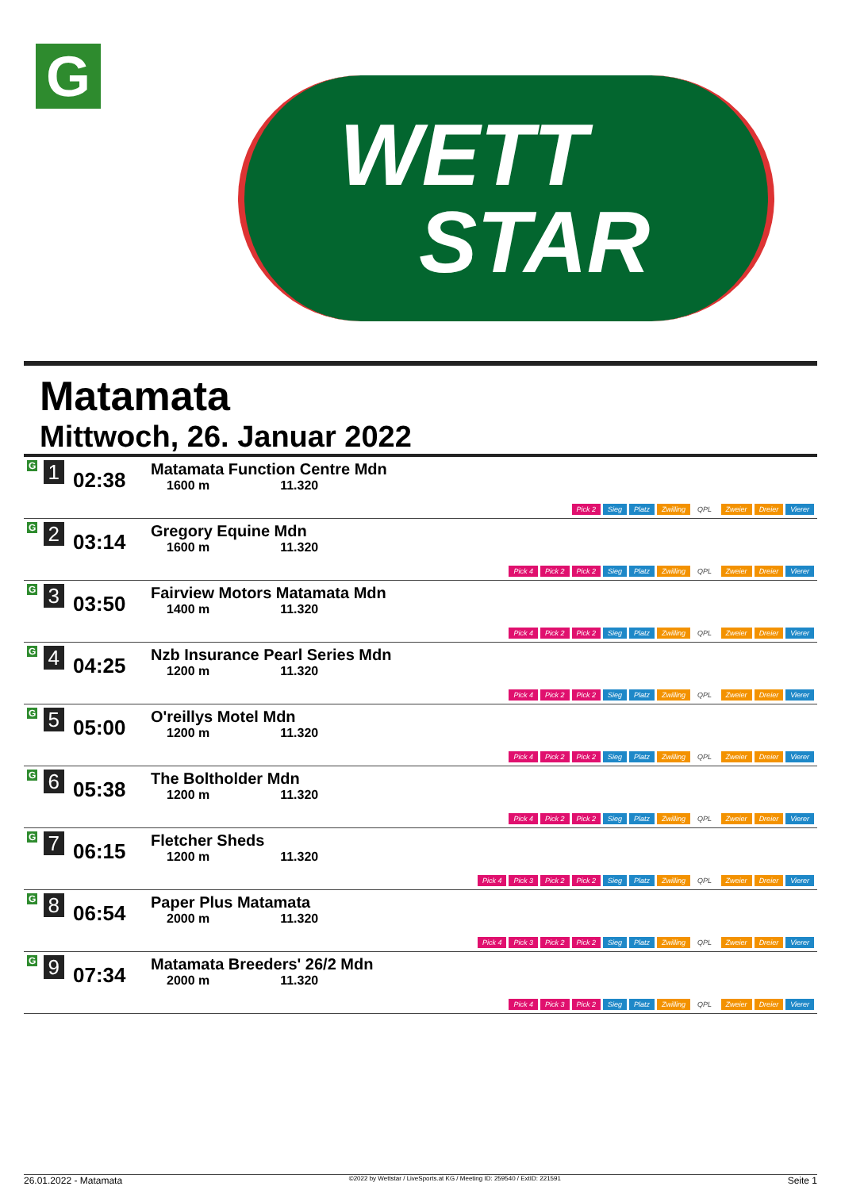G
WETT
STAR
Matamata
Mittwoch, 26. Januar 2022
| G 1 | 02:38 | Matamata Function Centre Mdn 1600 m 11.320 | Pick 2 Sieg Platz Zwilling QPL Zweier Dreier Vierer |
| G 2 | 03:14 | Gregory Equine Mdn 1600 m 11.320 | Pick 4 Pick 2 Pick 2 Sieg Platz Zwilling QPL Zweier Dreier Vierer |
| G 3 | 03:50 | Fairview Motors Matamata Mdn 1400 m 11.320 | Pick 4 Pick 2 Pick 2 Sieg Platz Zwilling QPL Zweier Dreier Vierer |
| G 4 | 04:25 | Nzb Insurance Pearl Series Mdn 1200 m 11.320 | Pick 4 Pick 2 Pick 2 Sieg Platz Zwilling QPL Zweier Dreier Vierer |
| G 5 | 05:00 | O'reillys Motel Mdn 1200 m 11.320 | Pick 4 Pick 2 Pick 2 Sieg Platz Zwilling QPL Zweier Dreier Vierer |
| G 6 | 05:38 | The Boltholder Mdn 1200 m 11.320 | Pick 4 Pick 2 Pick 2 Sieg Platz Zwilling QPL Zweier Dreier Vierer |
| G 7 | 06:15 | Fletcher Sheds 1200 m 11.320 | Pick 4 Pick 3 Pick 2 Pick 2 Sieg Platz Zwilling QPL Zweier Dreier Vierer |
| G 8 | 06:54 | Paper Plus Matamata 2000 m 11.320 | Pick 4 Pick 3 Pick 2 Pick 2 Sieg Platz Zwilling QPL Zweier Dreier Vierer |
| G 9 | 07:34 | Matamata Breeders' 26/2 Mdn 2000 m 11.320 | Pick 4 Pick 3 Pick 2 Sieg Platz Zwilling QPL Zweier Dreier Vierer |
26.01.2022 - Matamata ©2022 by Wettstar / LiveSports.at KG / Meeting ID: 259540 / ExtID: 221591 Seite 1